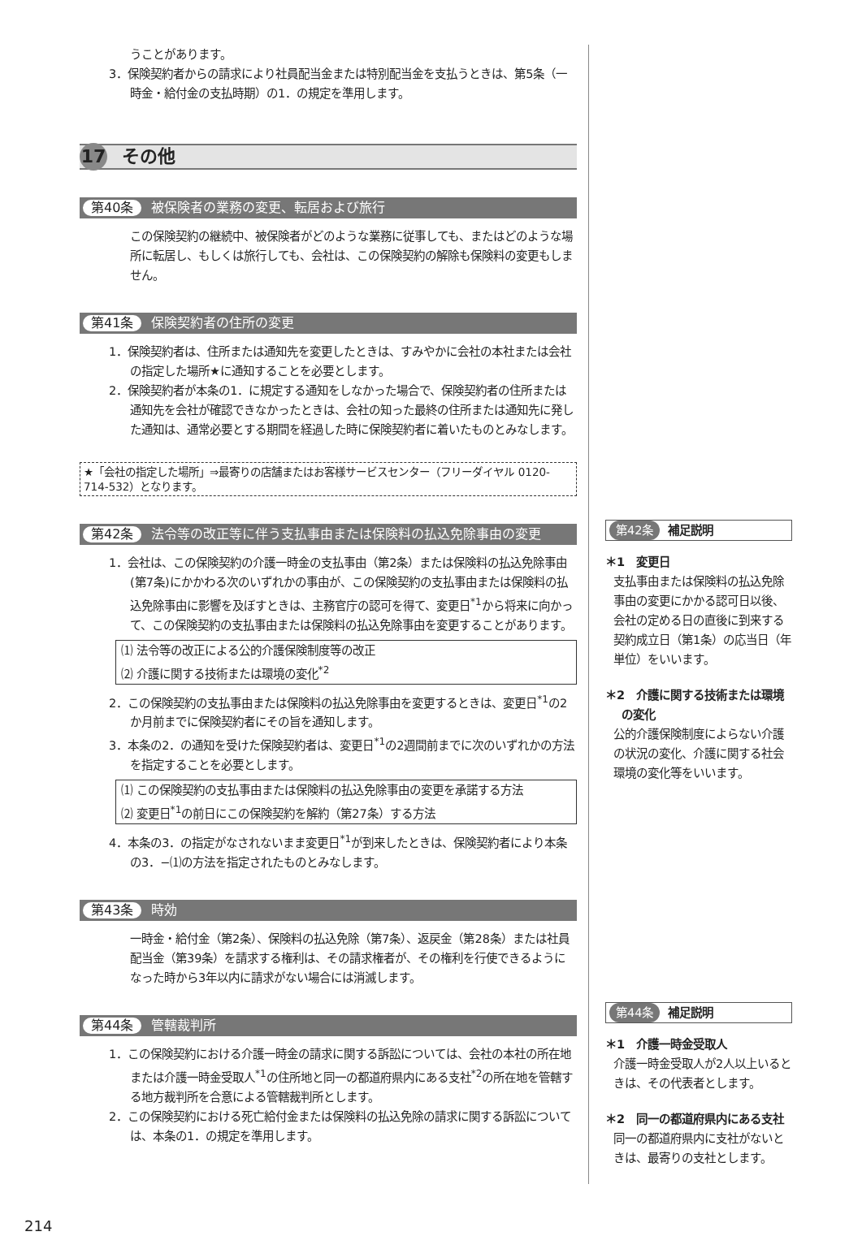うことがあります。
3．保険契約者からの請求により社員配当金または特別配当金を支払うときは、第5条（一時金・給付金の支払時期）の1．の規定を準用します。
17 その他
第40条 被保険者の業務の変更、転居および旅行
この保険契約の継続中、被保険者がどのような業務に従事しても、またはどのような場所に転居し、もしくは旅行しても、会社は、この保険契約の解除も保険料の変更もしません。
第41条 保険契約者の住所の変更
1．保険契約者は、住所または通知先を変更したときは、すみやかに会社の本社または会社の指定した場所★に通知することを必要とします。
2．保険契約者が本条の1．に規定する通知をしなかった場合で、保険契約者の住所または通知先を会社が確認できなかったときは、会社の知った最終の住所または通知先に発した通知は、通常必要とする期間を経過した時に保険契約者に着いたものとみなします。
★「会社の指定した場所」⇒最寄りの店舗またはお客様サービスセンター（フリーダイヤル 0120-714-532）となります。
第42条 法令等の改正等に伴う支払事由または保険料の払込免除事由の変更
1．会社は、この保険契約の介護一時金の支払事由（第2条）または保険料の払込免除事由(第7条)にかかわる次のいずれかの事由が、この保険契約の支払事由または保険料の払込免除事由に影響を及ぼすときは、主務官庁の認可を得て、変更日<sup>*1</sup>から将来に向かって、この保険契約の支払事由または保険料の払込免除事由を変更することがあります。
⑴ 法令等の改正による公的介護保険制度等の改正
⑵ 介護に関する技術または環境の変化<sup>*2</sup>
2．この保険契約の支払事由または保険料の払込免除事由を変更するときは、変更日<sup>*1</sup>の2か月前までに保険契約者にその旨を通知します。
3．本条の2．の通知を受けた保険契約者は、変更日<sup>*1</sup>の2週間前までに次のいずれかの方法を指定することを必要とします。
⑴ この保険契約の支払事由または保険料の払込免除事由の変更を承諾する方法
⑵ 変更日<sup>*1</sup>の前日にこの保険契約を解約（第27条）する方法
4．本条の3．の指定がなされないまま変更日<sup>*1</sup>が到来したときは、保険契約者により本条の3．−⑴の方法を指定されたものとみなします。
第43条 時効
一時金・給付金（第2条）、保険料の払込免除（第7条）、返戻金（第28条）または社員配当金（第39条）を請求する権利は、その請求権者が、その権利を行使できるようになった時から3年以内に請求がない場合には消滅します。
第44条 管轄裁判所
1．この保険契約における介護一時金の請求に関する訴訟については、会社の本社の所在地または介護一時金受取人<sup>*1</sup>の住所地と同一の都道府県内にある支社<sup>*2</sup>の所在地を管轄する地方裁判所を合意による管轄裁判所とします。
2．この保険契約における死亡給付金または保険料の払込免除の請求に関する訴訟については、本条の1．の規定を準用します。
第42条 補足説明
＊1　変更日
支払事由または保険料の払込免除事由の変更にかかる認可日以後、会社の定める日の直後に到来する契約成立日（第1条）の応当日（年単位）をいいます。
＊2　介護に関する技術または環境の変化
公的介護保険制度によらない介護の状況の変化、介護に関する社会環境の変化等をいいます。
第44条 補足説明
＊1　介護一時金受取人
介護一時金受取人が2人以上いるときは、その代表者とします。
＊2　同一の都道府県内にある支社
同一の都道府県内に支社がないときは、最寄りの支社とします。
214